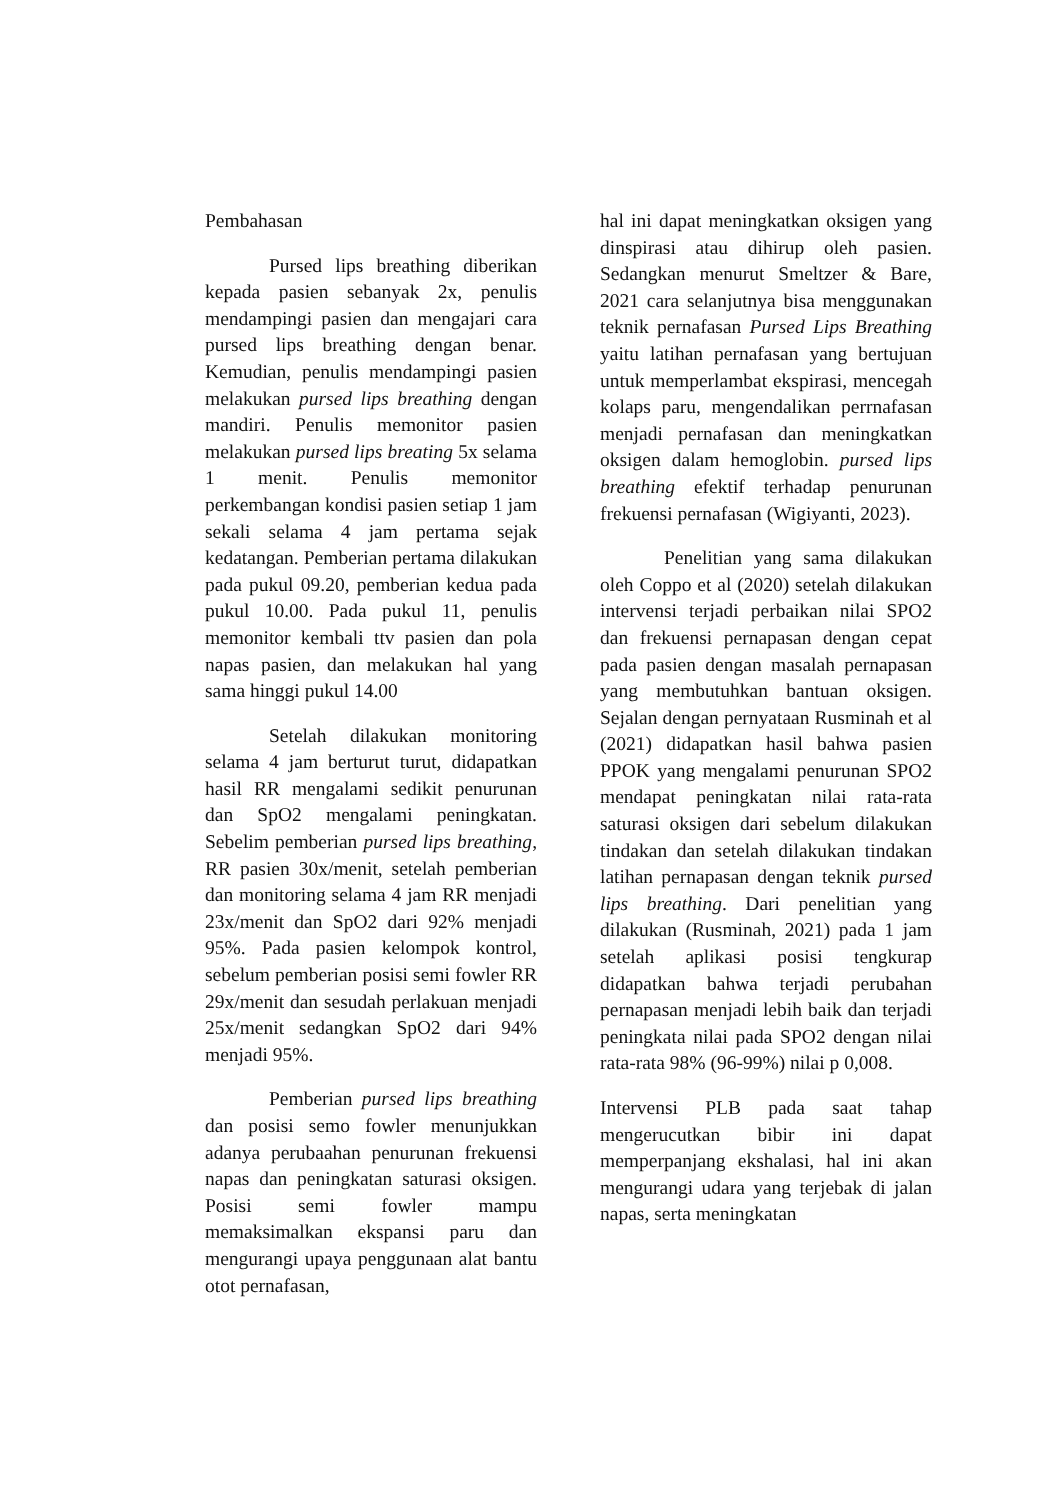Pembahasan
Pursed lips breathing diberikan kepada pasien sebanyak 2x, penulis mendampingi pasien dan mengajari cara pursed lips breathing dengan benar. Kemudian, penulis mendampingi pasien melakukan pursed lips breathing dengan mandiri. Penulis memonitor pasien melakukan pursed lips breating 5x selama 1 menit. Penulis memonitor perkembangan kondisi pasien setiap 1 jam sekali selama 4 jam pertama sejak kedatangan. Pemberian pertama dilakukan pada pukul 09.20, pemberian kedua pada pukul 10.00. Pada pukul 11, penulis memonitor kembali ttv pasien dan pola napas pasien, dan melakukan hal yang sama hinggi pukul 14.00
Setelah dilakukan monitoring selama 4 jam berturut turut, didapatkan hasil RR mengalami sedikit penurunan dan SpO2 mengalami peningkatan. Sebelim pemberian pursed lips breathing, RR pasien 30x/menit, setelah pemberian dan monitoring selama 4 jam RR menjadi 23x/menit dan SpO2 dari 92% menjadi 95%. Pada pasien kelompok kontrol, sebelum pemberian posisi semi fowler RR 29x/menit dan sesudah perlakuan menjadi 25x/menit sedangkan SpO2 dari 94% menjadi 95%.
Pemberian pursed lips breathing dan posisi semo fowler menunjukkan adanya perubaahan penurunan frekuensi napas dan peningkatan saturasi oksigen. Posisi semi fowler mampu memaksimalkan ekspansi paru dan mengurangi upaya penggunaan alat bantu otot pernafasan,
hal ini dapat meningkatkan oksigen yang dinspirasi atau dihirup oleh pasien. Sedangkan menurut Smeltzer & Bare, 2021 cara selanjutnya bisa menggunakan teknik pernafasan Pursed Lips Breathing yaitu latihan pernafasan yang bertujuan untuk memperlambat ekspirasi, mencegah kolaps paru, mengendalikan perrnafasan menjadi pernafasan dan meningkatkan oksigen dalam hemoglobin. pursed lips breathing efektif terhadap penurunan frekuensi pernafasan (Wigiyanti, 2023).
Penelitian yang sama dilakukan oleh Coppo et al (2020) setelah dilakukan intervensi terjadi perbaikan nilai SPO2 dan frekuensi pernapasan dengan cepat pada pasien dengan masalah pernapasan yang membutuhkan bantuan oksigen. Sejalan dengan pernyataan Rusminah et al (2021) didapatkan hasil bahwa pasien PPOK yang mengalami penurunan SPO2 mendapat peningkatan nilai rata-rata saturasi oksigen dari sebelum dilakukan tindakan dan setelah dilakukan tindakan latihan pernapasan dengan teknik pursed lips breathing. Dari penelitian yang dilakukan (Rusminah, 2021) pada 1 jam setelah aplikasi posisi tengkurap didapatkan bahwa terjadi perubahan pernapasan menjadi lebih baik dan terjadi peningkata nilai pada SPO2 dengan nilai rata-rata 98% (96-99%) nilai p 0,008.
Intervensi PLB pada saat tahap mengerucutkan bibir ini dapat memperpanjang ekshalasi, hal ini akan mengurangi udara yang terjebak di jalan napas, serta meningkatan